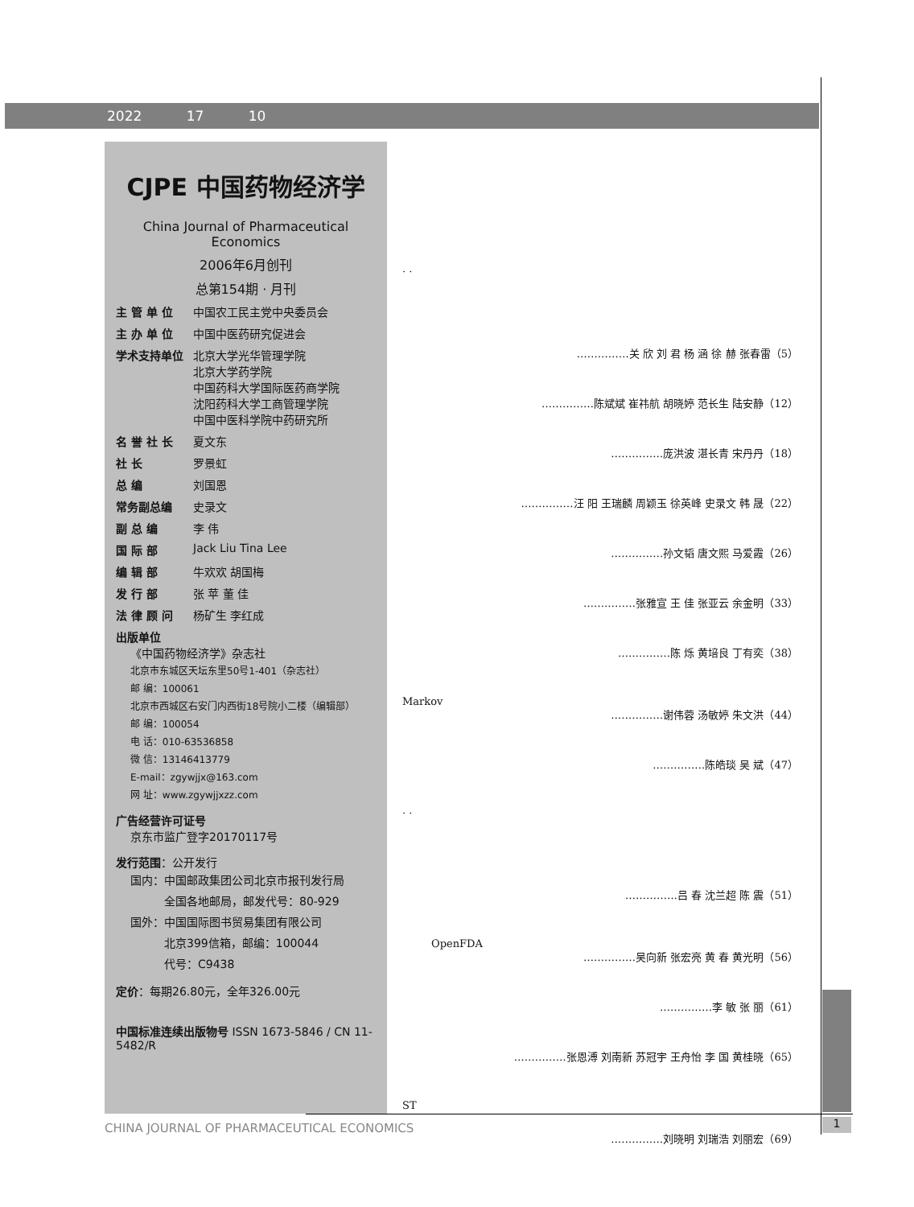2022 17 10
CJPE 中国药物经济学
China Journal of Pharmaceutical Economics
2006年6月创刊
总第154期 · 月刊
主 管 单 位 中国农工民主党中央委员会
主 办 单 位 中国中医药研究促进会
学术支持单位 北京大学光华管理学院
北京大学药学院
中国药科大学国际医药商学院
沈阳药科大学工商管理学院
中国中医科学院中药研究所
名 誉 社 长 夏文东
社 长 罗景虹
总 编 刘国恩
常务副总编 史录文
副 总 编 李 伟
国 际 部 Jack Liu Tina Lee
编 辑 部 牛欢欢 胡国梅
发 行 部 张 苹 董 佳
法 律 顾 问 杨矿生 李红成
出版单位
《中国药物经济学》杂志社
北京市东城区天坛东里50号1-401（杂志社）
邮 编：100061
北京市西城区右安门内西街18号院小二楼（编辑部）
邮 编：100054
电 话：010-63536858
微 信：13146413779
E-mail：zgywjjx@163.com
网 址：www.zgywjjxzz.com
广告经营许可证号
京东市监广登字20170117号
发行范围：公开发行
国内：中国邮政集团公司北京市报刊发行局
　　　全国各地邮局，邮发代号：80-929
国外：中国国际图书贸易集团有限公司
　　　北京399信箱，邮编：100044
　　　代号：C9438
定价：每期26.80元，全年326.00元
中国标准连续出版物号 ISSN 1673-5846 / CN 11-5482/R
· ·
……………关 欣 刘 君 杨 涵 徐 赫 张春雷（5）
……………陈斌斌 崔祎航 胡晓婷 范长生 陆安静（12）
……………庞洪波 湛长青 宋丹丹（18）
……………汪 阳 王瑞麟 周颖玉 徐英峰 史录文 韩 晟（22）
……………孙文韬 唐文熙 马爱霞（26）
……………张雅宣 王 佳 张亚云 余金明（33）
……………陈 烁 黄培良 丁有奕（38）
Markov
……………谢伟蓉 汤敏婷 朱文洪（44）
……………陈皓琰 吴 斌（47）
· ·
……………吕 春 沈兰超 陈 震（51）
OpenFDA
……………吴向新 张宏亮 黄 春 黄光明（56）
……………李 敏 张 丽（61）
……………张恩溥 刘南新 苏冠宇 王舟怡 李 国 黄桂晓（65）
ST
……………刘晓明 刘瑞浩 刘丽宏（69）
CHINA JOURNAL OF PHARMACEUTICAL ECONOMICS
1